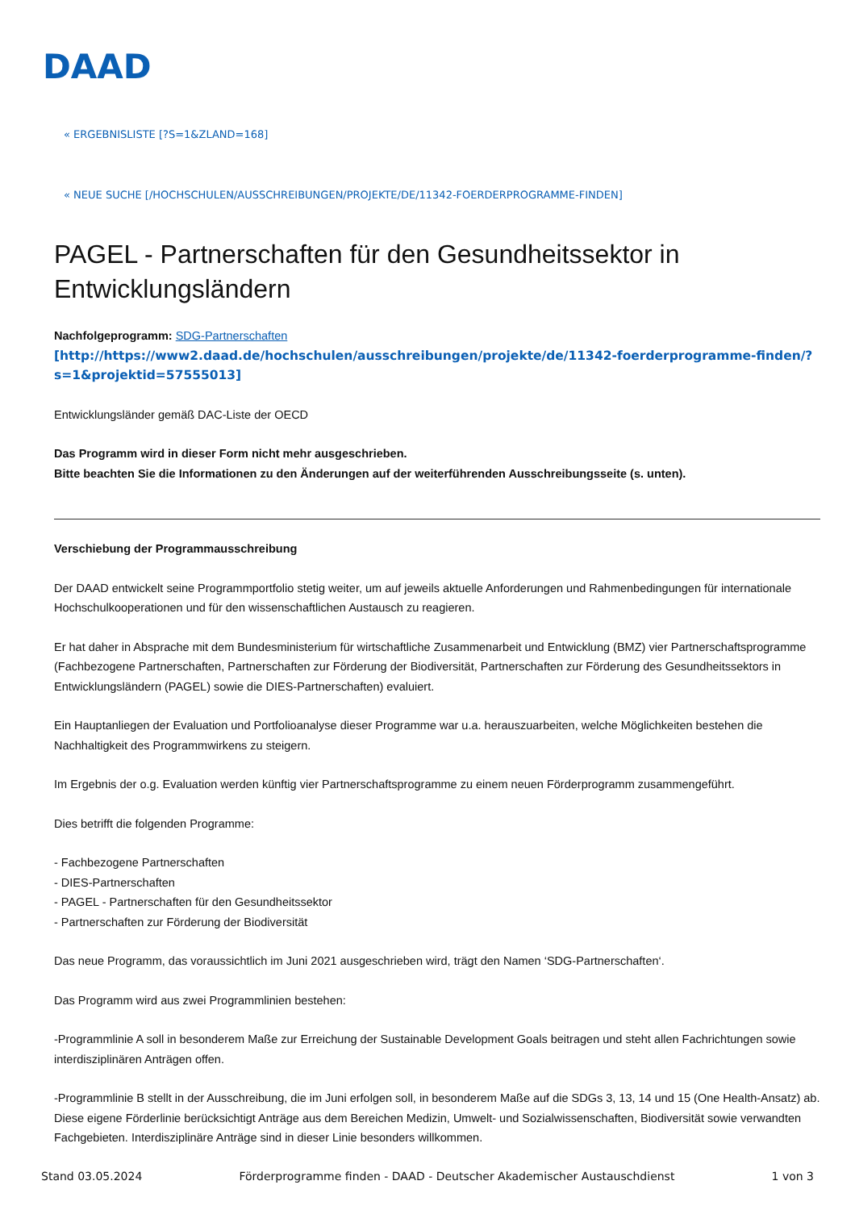DAAD
« ERGEBNISLISTE [?S=1&ZLAND=168]
« NEUE SUCHE [/HOCHSCHULEN/AUSSCHREIBUNGEN/PROJEKTE/DE/11342-FOERDERPROGRAMME-FINDEN]
PAGEL - Partnerschaften für den Gesundheitssektor in Entwicklungsländern
Nachfolgeprogramm: SDG-Partnerschaften
[http://https://www2.daad.de/hochschulen/ausschreibungen/projekte/de/11342-foerderprogramme-finden/?s=1&projektid=57555013]
Entwicklungsländer gemäß DAC-Liste der OECD
Das Programm wird in dieser Form nicht mehr ausgeschrieben.
Bitte beachten Sie die Informationen zu den Änderungen auf der weiterführenden Ausschreibungsseite (s. unten).
Verschiebung der Programmausschreibung
Der DAAD entwickelt seine Programmportfolio stetig weiter, um auf jeweils aktuelle Anforderungen und Rahmenbedingungen für internationale Hochschulkooperationen und für den wissenschaftlichen Austausch zu reagieren.
Er hat daher in Absprache mit dem Bundesministerium für wirtschaftliche Zusammenarbeit und Entwicklung (BMZ) vier Partnerschaftsprogramme (Fachbezogene Partnerschaften, Partnerschaften zur Förderung der Biodiversität, Partnerschaften zur Förderung des Gesundheitssektors in Entwicklungsländern (PAGEL) sowie die DIES-Partnerschaften) evaluiert.
Ein Hauptanliegen der Evaluation und Portfolioanalyse dieser Programme war u.a. herauszuarbeiten, welche Möglichkeiten bestehen die Nachhaltigkeit des Programmwirkens zu steigern.
Im Ergebnis der o.g. Evaluation werden künftig vier Partnerschaftsprogramme zu einem neuen Förderprogramm zusammengeführt.
Dies betrifft die folgenden Programme:
- Fachbezogene Partnerschaften
- DIES-Partnerschaften
- PAGEL - Partnerschaften für den Gesundheitssektor
- Partnerschaften zur Förderung der Biodiversität
Das neue Programm, das voraussichtlich im Juni 2021 ausgeschrieben wird, trägt den Namen ‘SDG-Partnerschaften‘.
Das Programm wird aus zwei Programmlinien bestehen:
-Programmlinie A soll in besonderem Maße zur Erreichung der Sustainable Development Goals beitragen und steht allen Fachrichtungen sowie interdisziplinären Anträgen offen.
-Programmlinie B stellt in der Ausschreibung, die im Juni erfolgen soll, in besonderem Maße auf die SDGs 3, 13, 14 und 15 (One Health-Ansatz) ab. Diese eigene Förderlinie berücksichtigt Anträge aus dem Bereichen Medizin, Umwelt- und Sozialwissenschaften, Biodiversität sowie verwandten Fachgebieten. Interdisziplinäre Anträge sind in dieser Linie besonders willkommen.
Stand 03.05.2024 Förderprogramme finden - DAAD - Deutscher Akademischer Austauschdienst 1 von 3